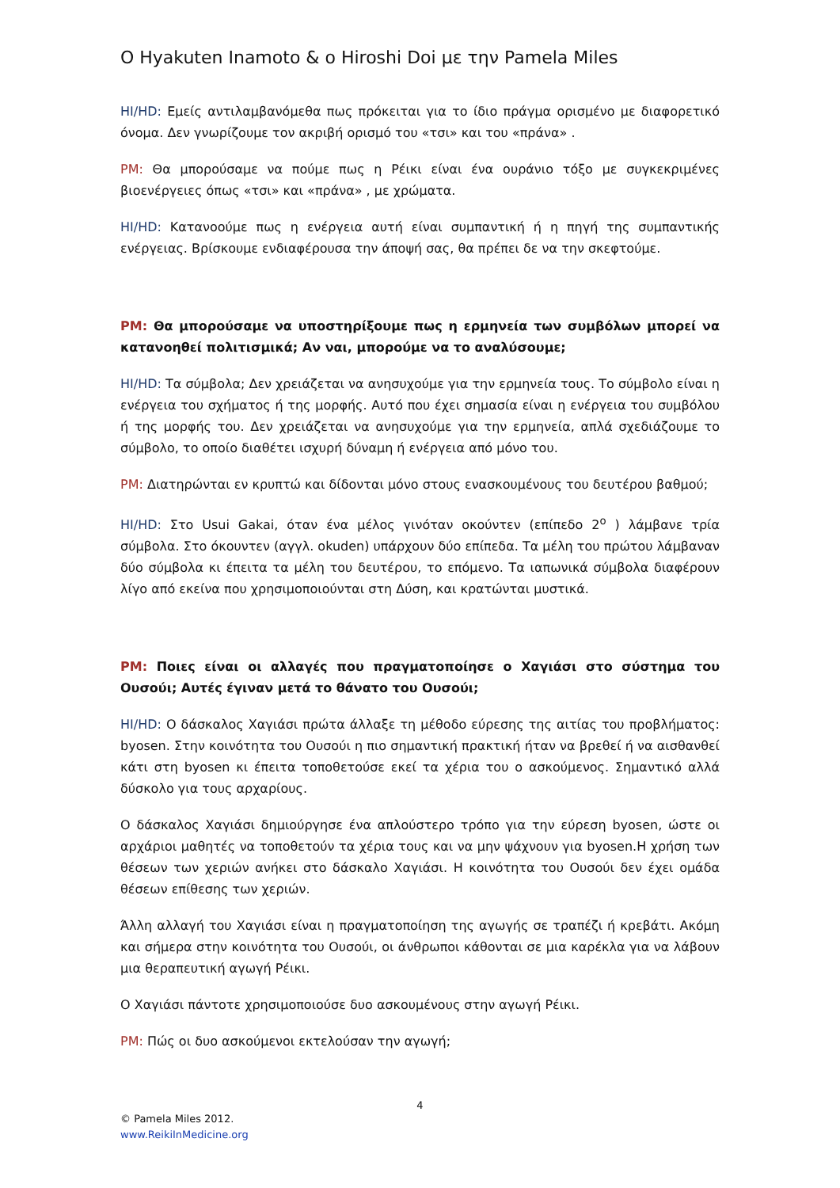O Hyakuten Inamoto & o Hiroshi Doi με την Pamela Miles
HI/HD: Εμείς αντιλαμβανόμεθα πως πρόκειται για το ίδιο πράγμα ορισμένο με διαφορετικό όνομα. Δεν γνωρίζουμε τον ακριβή ορισμό του «τσι» και του «πράνα» .
PM: Θα μπορούσαμε να πούμε πως η Ρέικι είναι ένα ουράνιο τόξο με συγκεκριμένες βιοενέργειες όπως «τσι» και «πράνα» , με χρώματα.
HI/HD: Κατανοούμε πως η ενέργεια αυτή είναι συμπαντική ή η πηγή της συμπαντικής ενέργειας. Βρίσκουμε ενδιαφέρουσα την άποψή σας, θα πρέπει δε να την σκεφτούμε.
PM: Θα μπορούσαμε να υποστηρίξουμε πως η ερμηνεία των συμβόλων μπορεί να κατανοηθεί πολιτισμικά; Αν ναι, μπορούμε να το αναλύσουμε;
HI/HD: Τα σύμβολα; Δεν χρειάζεται να ανησυχούμε για την ερμηνεία τους. Το σύμβολο είναι η ενέργεια του σχήματος ή της μορφής. Αυτό που έχει σημασία είναι η ενέργεια του συμβόλου ή της μορφής του. Δεν χρειάζεται να ανησυχούμε για την ερμηνεία, απλά σχεδιάζουμε το σύμβολο, το οποίο διαθέτει ισχυρή δύναμη ή ενέργεια από μόνο του.
PM: Διατηρώνται εν κρυπτώ και δίδονται μόνο στους ενασκουμένους του δευτέρου βαθμού;
HI/HD: Στο Usui Gakai, όταν ένα μέλος γινόταν οκούντεν (επίπεδο 2<sup>ο</sup> ) λάμβανε τρία σύμβολα. Στο όκουντεν (αγγλ. okuden) υπάρχουν δύο επίπεδα. Τα μέλη του πρώτου λάμβαναν δύο σύμβολα κι έπειτα τα μέλη του δευτέρου, το επόμενο. Τα ιαπωνικά σύμβολα διαφέρουν λίγο από εκείνα που χρησιμοποιούνται στη Δύση, και κρατώνται μυστικά.
PM: Ποιες είναι οι αλλαγές που πραγματοποίησε ο Χαγιάσι στο σύστημα του Ουσούι; Αυτές έγιναν μετά το θάνατο του Ουσούι;
HI/HD: Ο δάσκαλος Χαγιάσι πρώτα άλλαξε τη μέθοδο εύρεσης της αιτίας του προβλήματος: byosen. Στην κοινότητα του Ουσούι η πιο σημαντική πρακτική ήταν να βρεθεί ή να αισθανθεί κάτι στη byosen κι έπειτα τοποθετούσε εκεί τα χέρια του ο ασκούμενος. Σημαντικό αλλά δύσκολο για τους αρχαρίους.
Ο δάσκαλος Χαγιάσι δημιούργησε ένα απλούστερο τρόπο για την εύρεση byosen, ώστε οι αρχάριοι μαθητές να τοποθετούν τα χέρια τους και να μην ψάχνουν για byosen.Η χρήση των θέσεων των χεριών ανήκει στο δάσκαλο Χαγιάσι. Η κοινότητα του Ουσούι δεν έχει ομάδα θέσεων επίθεσης των χεριών.
Άλλη αλλαγή του Χαγιάσι είναι η πραγματοποίηση της αγωγής σε τραπέζι ή κρεβάτι. Ακόμη και σήμερα στην κοινότητα του Ουσούι, οι άνθρωποι κάθονται σε μια καρέκλα για να λάβουν μια θεραπευτική αγωγή Ρέικι.
Ο Χαγιάσι πάντοτε χρησιμοποιούσε δυο ασκουμένους στην αγωγή Ρέικι.
PM: Πώς οι δυο ασκούμενοι εκτελούσαν την αγωγή;
4
© Pamela Miles 2012.
www.ReikiInMedicine.org